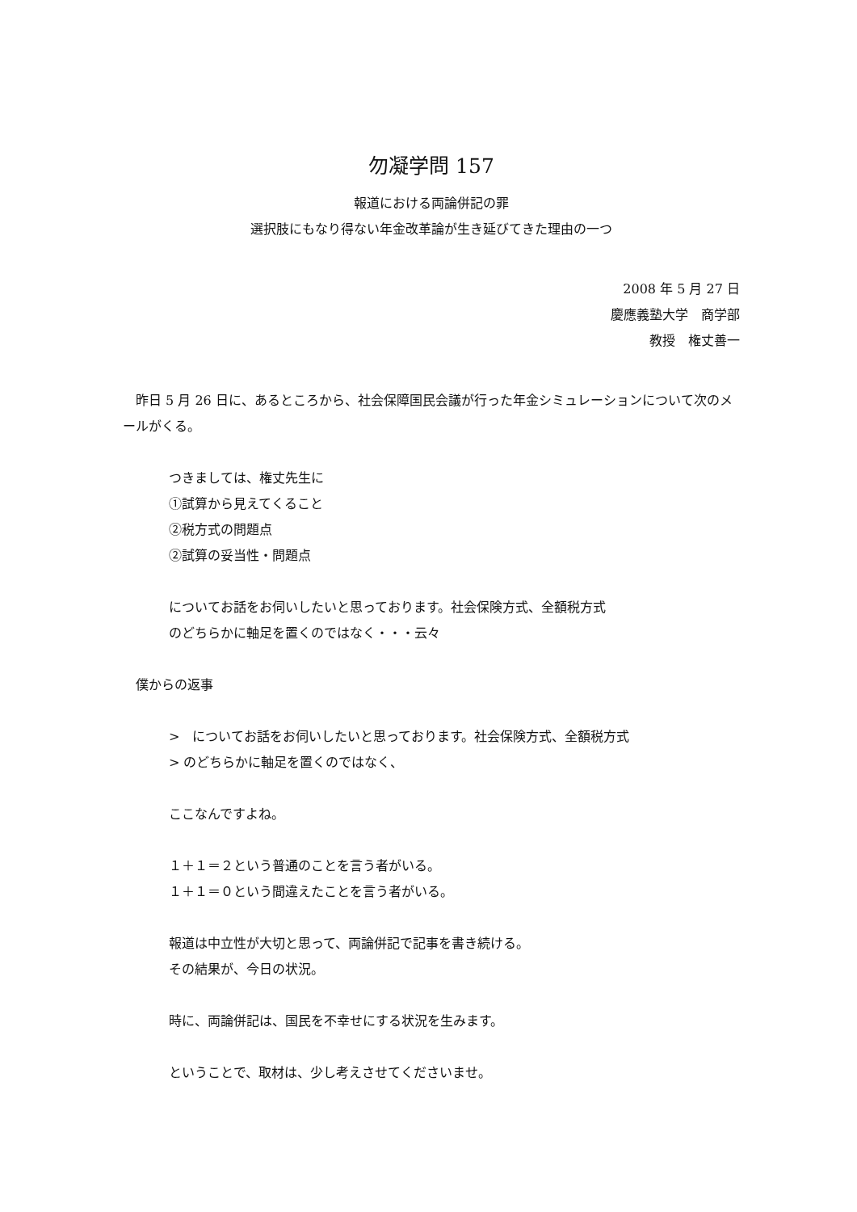勿凝学問 157
報道における両論併記の罪
選択肢にもなり得ない年金改革論が生き延びてきた理由の一つ
2008 年 5 月 27 日
慶應義塾大学　商学部
教授　権丈善一
　昨日 5 月 26 日に、あるところから、社会保障国民会議が行った年金シミュレーションについて次のメールがくる。
つきましては、権丈先生に
①試算から見えてくること
②税方式の問題点
②試算の妥当性・問題点
についてお話をお伺いしたいと思っております。社会保険方式、全額税方式
のどちらかに軸足を置くのではなく・・・云々
　僕からの返事
>　についてお話をお伺いしたいと思っております。社会保険方式、全額税方式
> のどちらかに軸足を置くのではなく、
ここなんですよね。
１＋１＝２という普通のことを言う者がいる。
１＋１＝０という間違えたことを言う者がいる。
報道は中立性が大切と思って、両論併記で記事を書き続ける。
その結果が、今日の状況。
時に、両論併記は、国民を不幸せにする状況を生みます。
ということで、取材は、少し考えさせてくださいませ。